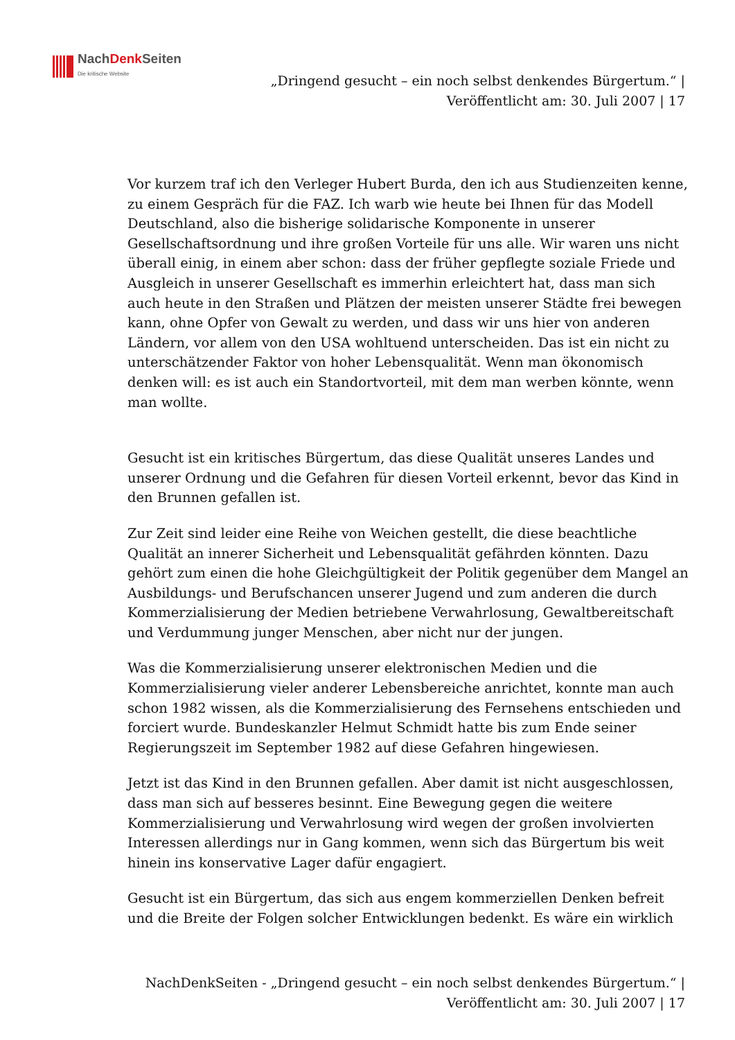NachDenk Seiten
Die kritische Website
„Dringend gesucht – ein noch selbst denkendes Bürgertum.“ |
Veröffentlicht am: 30. Juli 2007 | 17
Vor kurzem traf ich den Verleger Hubert Burda, den ich aus Studienzeiten kenne, zu einem Gespräch für die FAZ. Ich warb wie heute bei Ihnen für das Modell Deutschland, also die bisherige solidarische Komponente in unserer Gesellschaftsordnung und ihre großen Vorteile für uns alle. Wir waren uns nicht überall einig, in einem aber schon: dass der früher gepflegte soziale Friede und Ausgleich in unserer Gesellschaft es immerhin erleichtert hat, dass man sich auch heute in den Straßen und Plätzen der meisten unserer Städte frei bewegen kann, ohne Opfer von Gewalt zu werden, und dass wir uns hier von anderen Ländern, vor allem von den USA wohltuend unterscheiden. Das ist ein nicht zu unterschätzender Faktor von hoher Lebensqualität. Wenn man ökonomisch denken will: es ist auch ein Standortvorteil, mit dem man werben könnte, wenn man wollte.
Gesucht ist ein kritisches Bürgertum, das diese Qualität unseres Landes und unserer Ordnung und die Gefahren für diesen Vorteil erkennt, bevor das Kind in den Brunnen gefallen ist.
Zur Zeit sind leider eine Reihe von Weichen gestellt, die diese beachtliche Qualität an innerer Sicherheit und Lebensqualität gefährden könnten. Dazu gehört zum einen die hohe Gleichgültigkeit der Politik gegenüber dem Mangel an Ausbildungs- und Berufschancen unserer Jugend und zum anderen die durch Kommerzialisierung der Medien betriebene Verwahrlosung, Gewaltbereitschaft und Verdummung junger Menschen, aber nicht nur der jungen.
Was die Kommerzialisierung unserer elektronischen Medien und die Kommerzialisierung vieler anderer Lebensbereiche anrichtet, konnte man auch schon 1982 wissen, als die Kommerzialisierung des Fernsehens entschieden und forciert wurde. Bundeskanzler Helmut Schmidt hatte bis zum Ende seiner Regierungszeit im September 1982 auf diese Gefahren hingewiesen.
Jetzt ist das Kind in den Brunnen gefallen. Aber damit ist nicht ausgeschlossen, dass man sich auf besseres besinnt. Eine Bewegung gegen die weitere Kommerzialisierung und Verwahrlosung wird wegen der großen involvierten Interessen allerdings nur in Gang kommen, wenn sich das Bürgertum bis weit hinein ins konservative Lager dafür engagiert.
Gesucht ist ein Bürgertum, das sich aus engem kommerziellen Denken befreit und die Breite der Folgen solcher Entwicklungen bedenkt. Es wäre ein wirklich
NachDenkSeiten - „Dringend gesucht – ein noch selbst denkendes Bürgertum.“ |
Veröffentlicht am: 30. Juli 2007 | 17